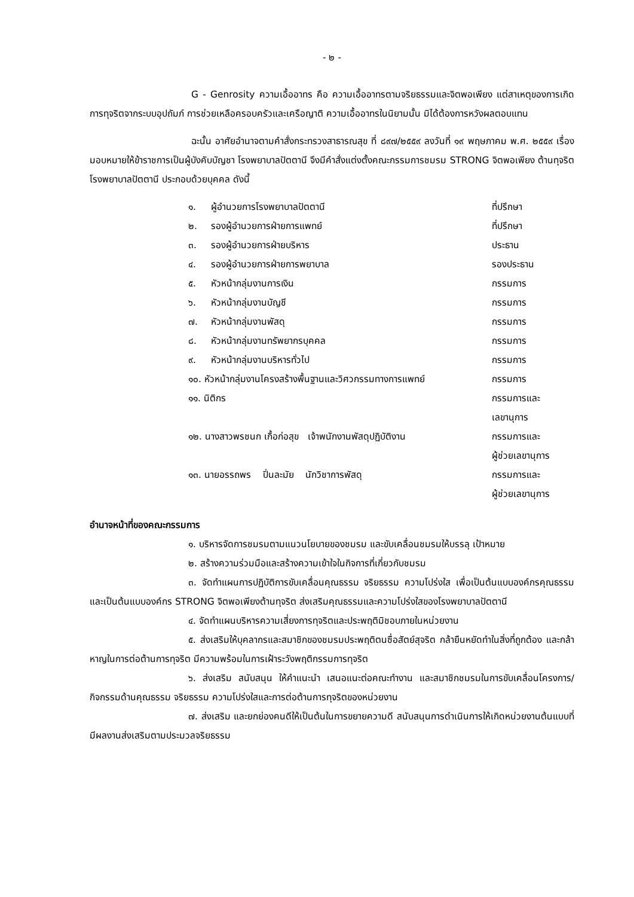- ๒ -
G - Genrosity ความเอื้ออาทร คือ ความเอื้ออาทรตามจริยธรรมและจิตพอเพียง แต่สาเหตุของการเกิดการทุจริตจากระบบอุปถัมภ์ การช่วยเหลือครอบครัวและเครือญาติ ความเอื้ออาทรในนิยามนั้น มิได้ต้องการหวังผลตอบแทน
ฉะนั้น อาศัยอำนาจตามคำสั่งกระทรวงสาธารณสุข ที่ ๘๙๗/๒๕๕๙ ลงวันที่ ๑๙ พฤษภาคม พ.ศ. ๒๕๕๙ เรื่องมอบหมายให้ข้าราชการเป็นผู้บังคับบัญชา โรงพยาบาลปัตตานี จึงมีคำสั่งแต่งตั้งคณะกรรมการชมรม STRONG จิตพอเพียง ต้านทุจริต โรงพยาบาลปัตตานี ประกอบด้วยบุคคล ดังนี้
| ๑. | ผู้อำนวยการโรงพยาบาลปัตตานี | ที่ปรึกษา |
| ๒. | รองผู้อำนวยการฝ่ายการแพทย์ | ที่ปรึกษา |
| ๓. | รองผู้อำนวยการฝ่ายบริหาร | ประธาน |
| ๔. | รองผู้อำนวยการฝ่ายการพยาบาล | รองประธาน |
| ๕. | หัวหน้ากลุ่มงานการเงิน | กรรมการ |
| ๖. | หัวหน้ากลุ่มงานบัญชี | กรรมการ |
| ๗. | หัวหน้ากลุ่มงานพัสดุ | กรรมการ |
| ๘. | หัวหน้ากลุ่มงานทรัพยากรบุคคล | กรรมการ |
| ๙. | หัวหน้ากลุ่มงานบริหารทั่วไป | กรรมการ |
| ๑๐. หัวหน้ากลุ่มงานโครงสร้างพื้นฐานและวิศวกรรมทางการแพทย์ | | กรรมการ |
| ๑๑. นิติกร | | กรรมการและ เลขานุการ |
| ๑๒. นางสาวพรชนก เกื้อก่อสุข เจ้าพนักงานพัสดุปฏิบัติงาน | | กรรมการและ ผู้ช่วยเลขานุการ |
| ๑๓. นายอรรถพร ปิ่นละมัย นักวิชาการพัสดุ | | กรรมการและ ผู้ช่วยเลขานุการ |
อำนาจหน้าที่ของคณะกรรมการ
๑. บริหารจัดการชมรมตามแนวนโยบายของชมรม และขับเคลื่อนชมรมให้บรรลุ เป้าหมาย
๒. สร้างความร่วมมือและสร้างความเข้าใจในกิจการที่เกี่ยวกับชมรม
๓. จัดทำแผนการปฏิบัติการขับเคลื่อนคุณธรรม จริยธรรม ความโปร่งใส เพื่อเป็นต้นแบบองค์กรคุณธรรมและเป็นต้นแบบองค์กร STRONG จิตพอเพียงต้านทุจริต ส่งเสริมคุณธรรมและความโปร่งใสของโรงพยาบาลปัตตานี
๔. จัดทำแผนบริหารความเสี่ยงการทุจริตและประพฤติมิชอบภายในหน่วยงาน
๕. ส่งเสริมให้บุคลากรและสมาชิกของชมรมประพฤติตนซื่อสัตย์สุจริต กล้ายืนหยัดทำในสิ่งที่ถูกต้อง และกล้าหาญในการต่อต้านการทุจริต มีความพร้อมในการเฝ้าระวังพฤติกรรมการทุจริต
๖. ส่งเสริม สนับสนุน ให้คำแนะนำ เสนอแนะต่อคณะทำงาน และสมาชิกชมรมในการขับเคลื่อนโครงการ/กิจกรรมด้านคุณธรรม จริยธรรม ความโปร่งใสและการต่อต้านการทุจริตของหน่วยงาน
๗. ส่งเสริม และยกย่องคนดีให้เป็นต้นในการขยายความดี สนับสนุนการดำเนินการให้เกิดหน่วยงานต้นแบบที่มีผลงานส่งเสริมตามประมวลจริยธรรม